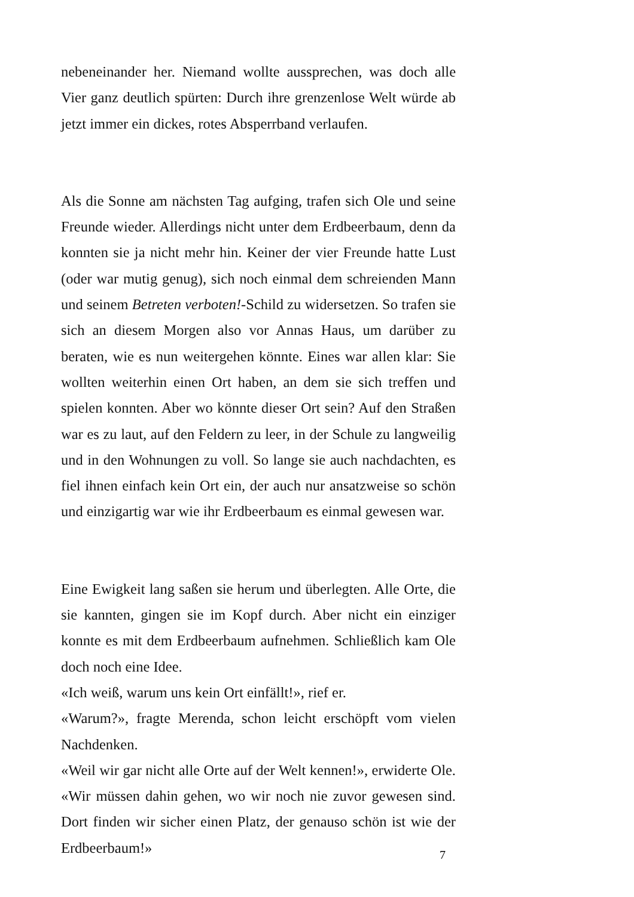nebeneinander her. Niemand wollte aussprechen, was doch alle Vier ganz deutlich spürten: Durch ihre grenzenlose Welt würde ab jetzt immer ein dickes, rotes Absperrband verlaufen.
Als die Sonne am nächsten Tag aufging, trafen sich Ole und seine Freunde wieder. Allerdings nicht unter dem Erdbeerbaum, denn da konnten sie ja nicht mehr hin. Keiner der vier Freunde hatte Lust (oder war mutig genug), sich noch einmal dem schreienden Mann und seinem Betreten verboten!-Schild zu widersetzen. So trafen sie sich an diesem Morgen also vor Annas Haus, um darüber zu beraten, wie es nun weitergehen könnte. Eines war allen klar: Sie wollten weiterhin einen Ort haben, an dem sie sich treffen und spielen konnten. Aber wo könnte dieser Ort sein? Auf den Straßen war es zu laut, auf den Feldern zu leer, in der Schule zu langweilig und in den Wohnungen zu voll. So lange sie auch nachdachten, es fiel ihnen einfach kein Ort ein, der auch nur ansatzweise so schön und einzigartig war wie ihr Erdbeerbaum es einmal gewesen war.
Eine Ewigkeit lang saßen sie herum und überlegten. Alle Orte, die sie kannten, gingen sie im Kopf durch. Aber nicht ein einziger konnte es mit dem Erdbeerbaum aufnehmen. Schließlich kam Ole doch noch eine Idee.
«Ich weiß, warum uns kein Ort einfällt!», rief er.
«Warum?», fragte Merenda, schon leicht erschöpft vom vielen Nachdenken.
«Weil wir gar nicht alle Orte auf der Welt kennen!», erwiderte Ole. «Wir müssen dahin gehen, wo wir noch nie zuvor gewesen sind. Dort finden wir sicher einen Platz, der genauso schön ist wie der Erdbeerbaum!»
7